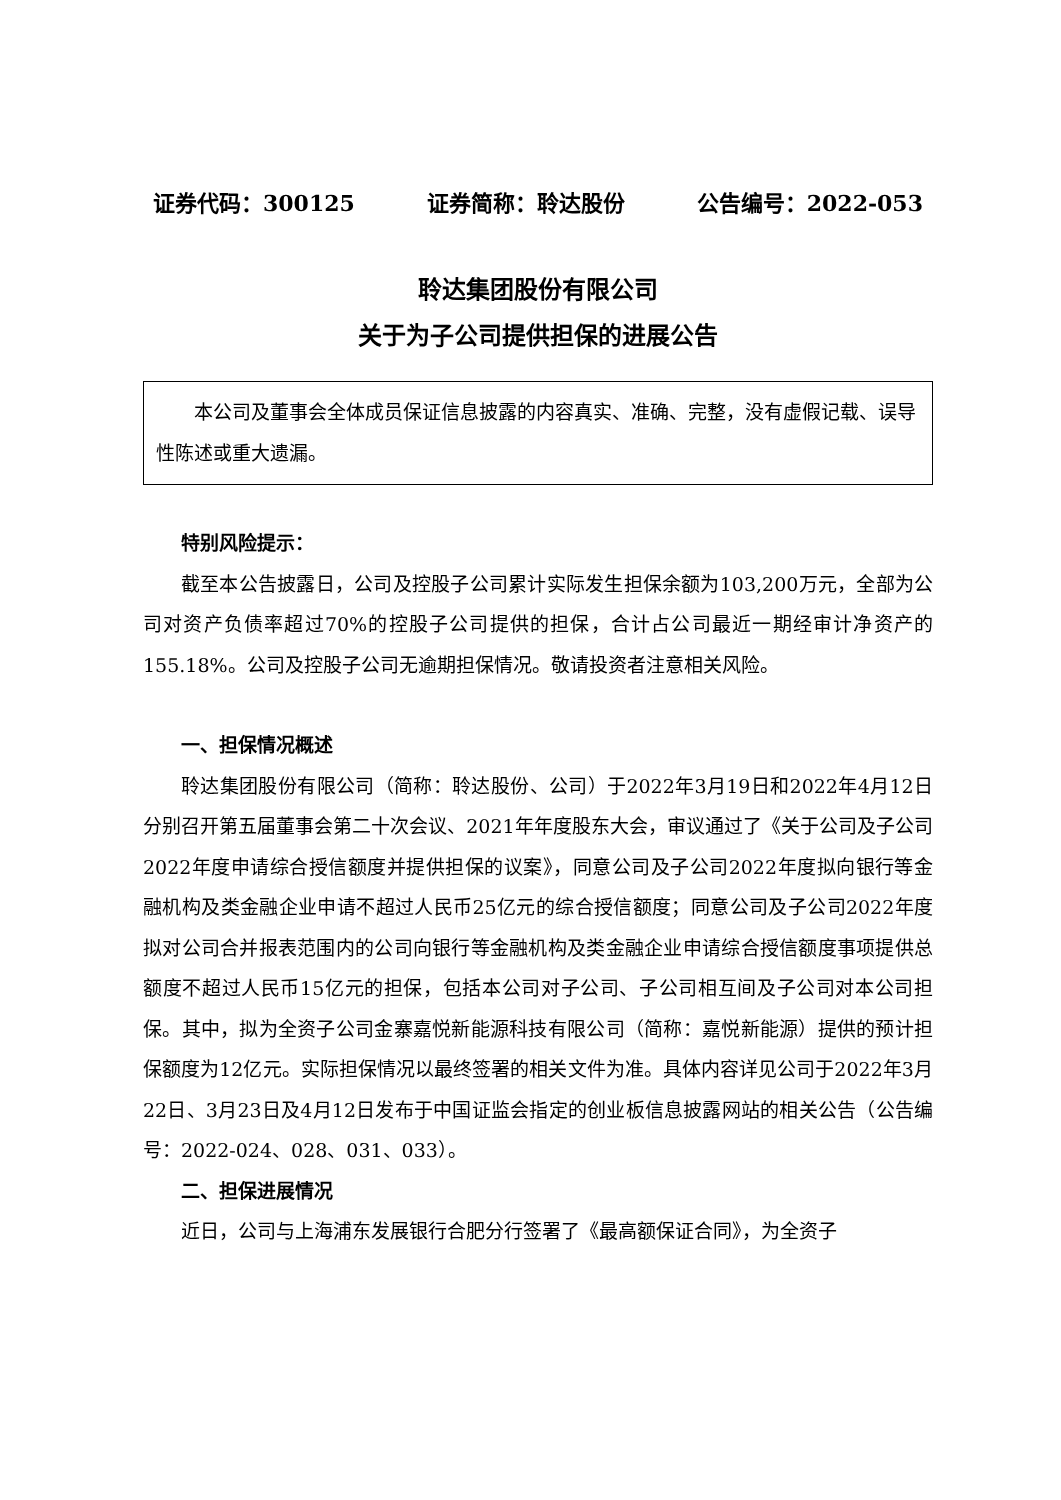证券代码：300125 证券简称：聆达股份 公告编号：2022-053
聆达集团股份有限公司
关于为子公司提供担保的进展公告
本公司及董事会全体成员保证信息披露的内容真实、准确、完整，没有虚假记载、误导性陈述或重大遗漏。
特别风险提示：
截至本公告披露日，公司及控股子公司累计实际发生担保余额为103,200万元，全部为公司对资产负债率超过70%的控股子公司提供的担保，合计占公司最近一期经审计净资产的155.18%。公司及控股子公司无逾期担保情况。敬请投资者注意相关风险。
一、担保情况概述
聆达集团股份有限公司（简称：聆达股份、公司）于2022年3月19日和2022年4月12日分别召开第五届董事会第二十次会议、2021年年度股东大会，审议通过了《关于公司及子公司2022年度申请综合授信额度并提供担保的议案》，同意公司及子公司2022年度拟向银行等金融机构及类金融企业申请不超过人民币25亿元的综合授信额度；同意公司及子公司2022年度拟对公司合并报表范围内的公司向银行等金融机构及类金融企业申请综合授信额度事项提供总额度不超过人民币15亿元的担保，包括本公司对子公司、子公司相互间及子公司对本公司担保。其中，拟为全资子公司金寨嘉悦新能源科技有限公司（简称：嘉悦新能源）提供的预计担保额度为12亿元。实际担保情况以最终签署的相关文件为准。具体内容详见公司于2022年3月22日、3月23日及4月12日发布于中国证监会指定的创业板信息披露网站的相关公告（公告编号：2022-024、028、031、033）。
二、担保进展情况
近日，公司与上海浦东发展银行合肥分行签署了《最高额保证合同》，为全资子